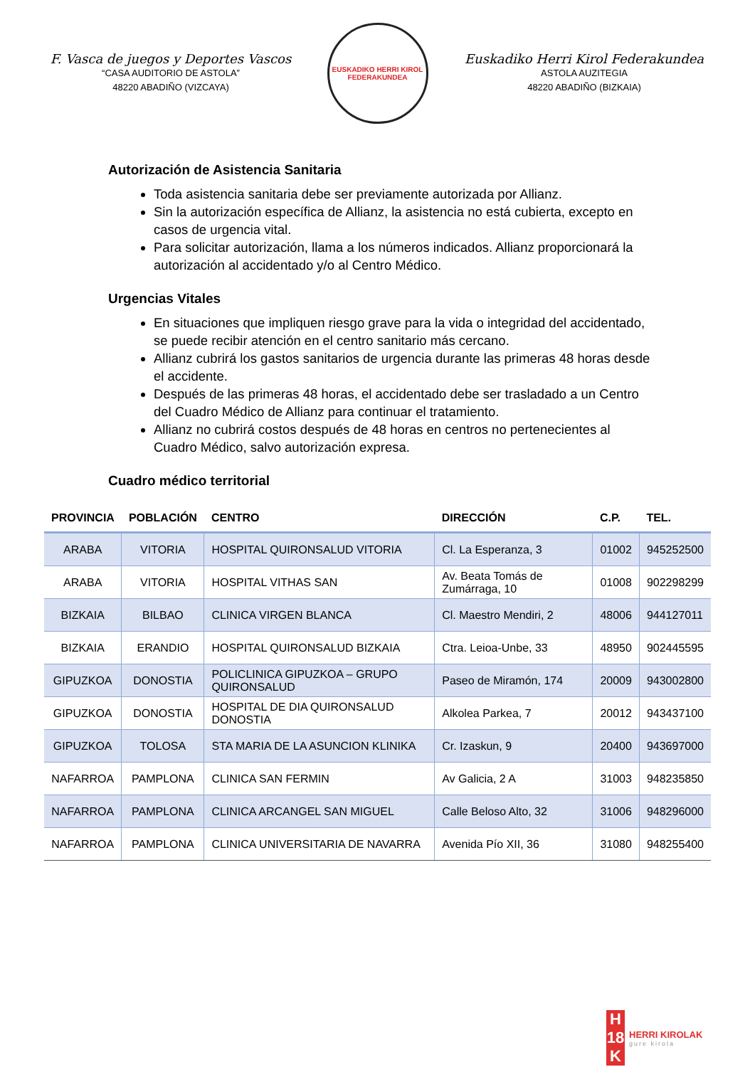F. Vasca de juegos y Deportes Vascos
“CASA AUDITORIO DE ASTOLA”
48220 ABADIÑO (VIZCAYA)
EUSKADIKO HERRI KIROL FEDERAKUNDEA
Euskadiko Herri Kirol Federakundea
ASTOLA AUZITEGIA
48220 ABADIÑO (BIZKAIA)
Autorización de Asistencia Sanitaria
Toda asistencia sanitaria debe ser previamente autorizada por Allianz.
Sin la autorización específica de Allianz, la asistencia no está cubierta, excepto en casos de urgencia vital.
Para solicitar autorización, llama a los números indicados. Allianz proporcionará la autorización al accidentado y/o al Centro Médico.
Urgencias Vitales
En situaciones que impliquen riesgo grave para la vida o integridad del accidentado, se puede recibir atención en el centro sanitario más cercano.
Allianz cubrirá los gastos sanitarios de urgencia durante las primeras 48 horas desde el accidente.
Después de las primeras 48 horas, el accidentado debe ser trasladado a un Centro del Cuadro Médico de Allianz para continuar el tratamiento.
Allianz no cubrirá costos después de 48 horas en centros no pertenecientes al Cuadro Médico, salvo autorización expresa.
Cuadro médico territorial
| PROVINCIA | POBLACIÓN | CENTRO | DIRECCIÓN | C.P. | TEL. |
| --- | --- | --- | --- | --- | --- |
| ARABA | VITORIA | HOSPITAL QUIRONSALUD VITORIA | Cl. La Esperanza, 3 | 01002 | 945252500 |
| ARABA | VITORIA | HOSPITAL VITHAS SAN | Av. Beata Tomás de Zumárraga, 10 | 01008 | 902298299 |
| BIZKAIA | BILBAO | CLINICA VIRGEN BLANCA | Cl. Maestro Mendiri, 2 | 48006 | 944127011 |
| BIZKAIA | ERANDIO | HOSPITAL QUIRONSALUD BIZKAIA | Ctra. Leioa-Unbe, 33 | 48950 | 902445595 |
| GIPUZKOA | DONOSTIA | POLICLINICA GIPUZKOA – GRUPO QUIRONSALUD | Paseo de Miramón, 174 | 20009 | 943002800 |
| GIPUZKOA | DONOSTIA | HOSPITAL DE DIA QUIRONSALUD DONOSTIA | Alkolea Parkea, 7 | 20012 | 943437100 |
| GIPUZKOA | TOLOSA | STA MARIA DE LA ASUNCION KLINIKA | Cr. Izaskun, 9 | 20400 | 943697000 |
| NAFARROA | PAMPLONA | CLINICA SAN FERMIN | Av Galicia, 2 A | 31003 | 948235850 |
| NAFARROA | PAMPLONA | CLINICA ARCANGEL SAN MIGUEL | Calle Beloso Alto, 32 | 31006 | 948296000 |
| NAFARROA | PAMPLONA | CLINICA UNIVERSITARIA DE NAVARRA | Avenida Pío XII, 36 | 31080 | 948255400 |
H
18
K
HERRI KIROLAK
gure kirola